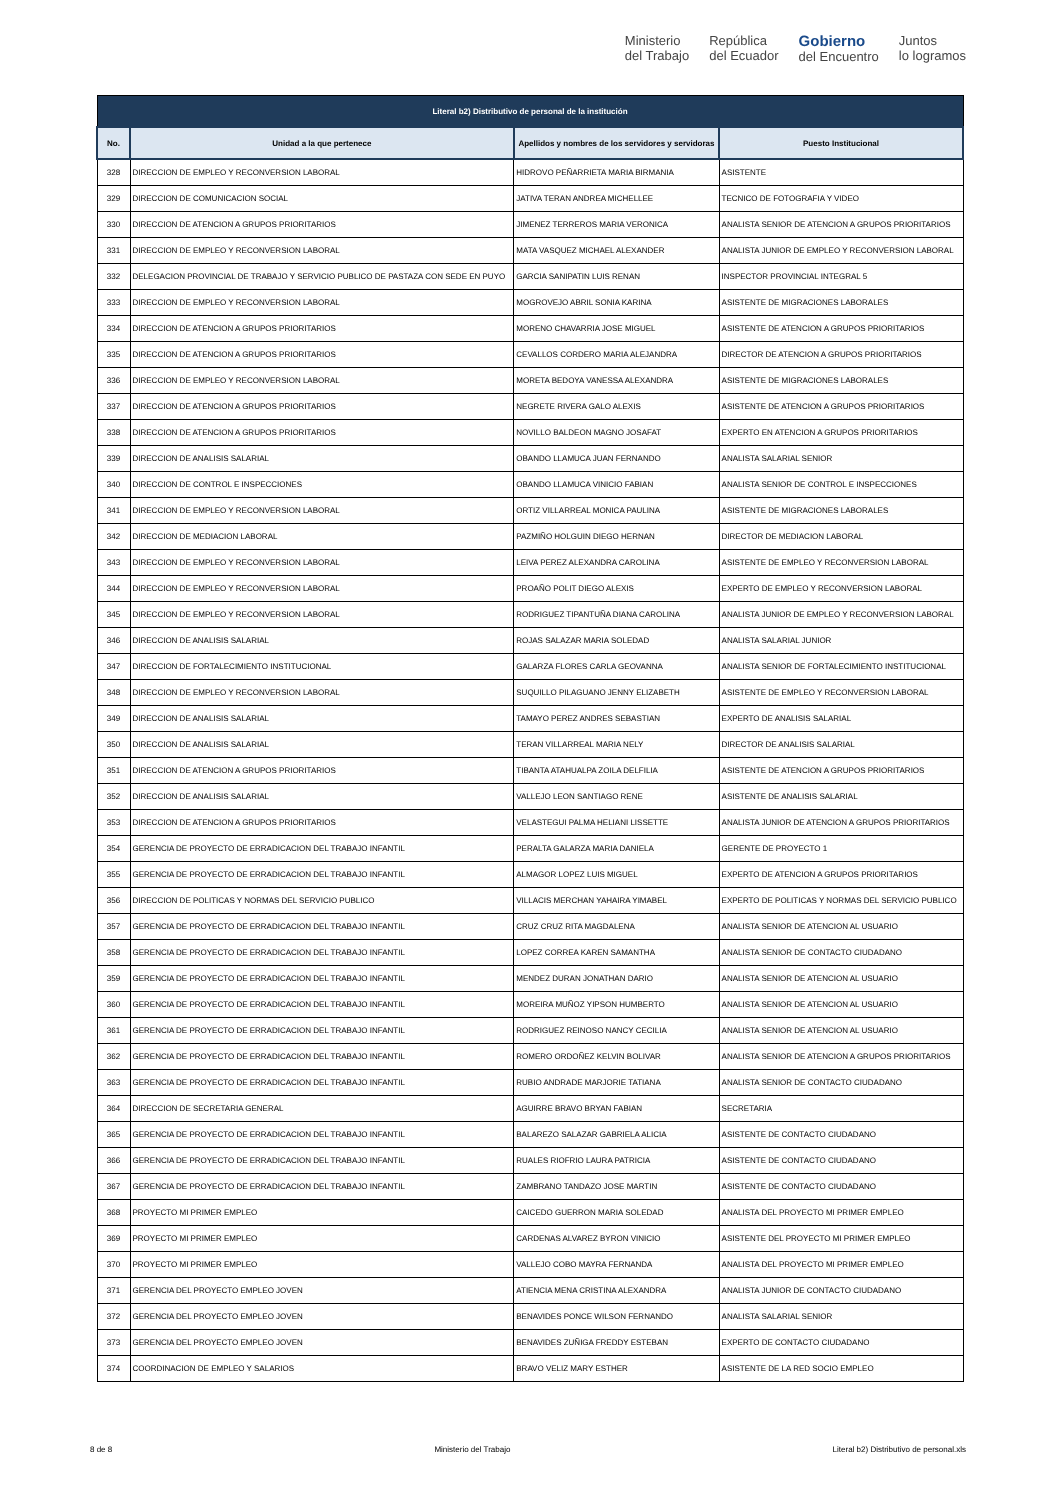Ministerio
del Trabajo República
del Ecuador Gobierno
del Encuentro Juntos
lo logramos
| Literal b2) Distributivo de personal de la institución | | | |
| --- | --- | --- | --- |
| No. | Unidad a la que pertenece | Apellidos y nombres de los servidores y servidoras | Puesto Institucional |
| 328 | DIRECCION DE EMPLEO Y RECONVERSION LABORAL | HIDROVO PEÑARRIETA MARIA BIRMANIA | ASISTENTE |
| 329 | DIRECCION DE COMUNICACION SOCIAL | JATIVA TERAN ANDREA MICHELLEE | TECNICO DE FOTOGRAFIA Y VIDEO |
| 330 | DIRECCION DE ATENCION A GRUPOS PRIORITARIOS | JIMENEZ TERREROS MARIA VERONICA | ANALISTA SENIOR DE ATENCION A GRUPOS PRIORITARIOS |
| 331 | DIRECCION DE EMPLEO Y RECONVERSION LABORAL | MATA VASQUEZ MICHAEL ALEXANDER | ANALISTA JUNIOR DE EMPLEO Y RECONVERSION LABORAL |
| 332 | DELEGACION PROVINCIAL DE TRABAJO Y SERVICIO PUBLICO DE PASTAZA CON SEDE EN PUYO | GARCIA SANIPATIN LUIS RENAN | INSPECTOR PROVINCIAL INTEGRAL 5 |
| 333 | DIRECCION DE EMPLEO Y RECONVERSION LABORAL | MOGROVEJO ABRIL SONIA KARINA | ASISTENTE DE MIGRACIONES LABORALES |
| 334 | DIRECCION DE ATENCION A GRUPOS PRIORITARIOS | MORENO CHAVARRIA JOSE MIGUEL | ASISTENTE DE ATENCION A GRUPOS PRIORITARIOS |
| 335 | DIRECCION DE ATENCION A GRUPOS PRIORITARIOS | CEVALLOS CORDERO MARIA ALEJANDRA | DIRECTOR DE ATENCION A GRUPOS PRIORITARIOS |
| 336 | DIRECCION DE EMPLEO Y RECONVERSION LABORAL | MORETA BEDOYA VANESSA ALEXANDRA | ASISTENTE DE MIGRACIONES LABORALES |
| 337 | DIRECCION DE ATENCION A GRUPOS PRIORITARIOS | NEGRETE RIVERA GALO ALEXIS | ASISTENTE DE ATENCION A GRUPOS PRIORITARIOS |
| 338 | DIRECCION DE ATENCION A GRUPOS PRIORITARIOS | NOVILLO BALDEON MAGNO JOSAFAT | EXPERTO EN ATENCION A GRUPOS PRIORITARIOS |
| 339 | DIRECCION DE ANALISIS SALARIAL | OBANDO LLAMUCA JUAN FERNANDO | ANALISTA SALARIAL SENIOR |
| 340 | DIRECCION DE CONTROL E INSPECCIONES | OBANDO LLAMUCA VINICIO FABIAN | ANALISTA SENIOR DE CONTROL E INSPECCIONES |
| 341 | DIRECCION DE EMPLEO Y RECONVERSION LABORAL | ORTIZ VILLARREAL MONICA PAULINA | ASISTENTE DE MIGRACIONES LABORALES |
| 342 | DIRECCION DE MEDIACION LABORAL | PAZMIÑO HOLGUIN DIEGO HERNAN | DIRECTOR DE MEDIACION LABORAL |
| 343 | DIRECCION DE EMPLEO Y RECONVERSION LABORAL | LEIVA PEREZ ALEXANDRA CAROLINA | ASISTENTE DE EMPLEO Y RECONVERSION LABORAL |
| 344 | DIRECCION DE EMPLEO Y RECONVERSION LABORAL | PROAÑO POLIT DIEGO ALEXIS | EXPERTO DE EMPLEO Y RECONVERSION LABORAL |
| 345 | DIRECCION DE EMPLEO Y RECONVERSION LABORAL | RODRIGUEZ TIPANTUÑA DIANA CAROLINA | ANALISTA JUNIOR DE EMPLEO Y RECONVERSION LABORAL |
| 346 | DIRECCION DE ANALISIS SALARIAL | ROJAS SALAZAR MARIA SOLEDAD | ANALISTA SALARIAL JUNIOR |
| 347 | DIRECCION DE FORTALECIMIENTO INSTITUCIONAL | GALARZA FLORES CARLA GEOVANNA | ANALISTA SENIOR DE FORTALECIMIENTO INSTITUCIONAL |
| 348 | DIRECCION DE EMPLEO Y RECONVERSION LABORAL | SUQUILLO PILAGUANO JENNY ELIZABETH | ASISTENTE DE EMPLEO Y RECONVERSION LABORAL |
| 349 | DIRECCION DE ANALISIS SALARIAL | TAMAYO PEREZ ANDRES SEBASTIAN | EXPERTO DE ANALISIS SALARIAL |
| 350 | DIRECCION DE ANALISIS SALARIAL | TERAN VILLARREAL MARIA NELY | DIRECTOR DE ANALISIS SALARIAL |
| 351 | DIRECCION DE ATENCION A GRUPOS PRIORITARIOS | TIBANTA ATAHUALPA ZOILA DELFILIA | ASISTENTE DE ATENCION A GRUPOS PRIORITARIOS |
| 352 | DIRECCION DE ANALISIS SALARIAL | VALLEJO LEON SANTIAGO RENE | ASISTENTE DE ANALISIS SALARIAL |
| 353 | DIRECCION DE ATENCION A GRUPOS PRIORITARIOS | VELASTEGUI PALMA HELIANI LISSETTE | ANALISTA JUNIOR DE ATENCION A GRUPOS PRIORITARIOS |
| 354 | GERENCIA DE PROYECTO DE ERRADICACION DEL TRABAJO INFANTIL | PERALTA GALARZA MARIA DANIELA | GERENTE DE PROYECTO 1 |
| 355 | GERENCIA DE PROYECTO DE ERRADICACION DEL TRABAJO INFANTIL | ALMAGOR LOPEZ LUIS MIGUEL | EXPERTO DE ATENCION A GRUPOS PRIORITARIOS |
| 356 | DIRECCION DE POLITICAS Y NORMAS DEL SERVICIO PUBLICO | VILLACIS MERCHAN YAHAIRA YIMABEL | EXPERTO DE POLITICAS Y NORMAS DEL SERVICIO PUBLICO |
| 357 | GERENCIA DE PROYECTO DE ERRADICACION DEL TRABAJO INFANTIL | CRUZ CRUZ RITA MAGDALENA | ANALISTA SENIOR DE ATENCION AL USUARIO |
| 358 | GERENCIA DE PROYECTO DE ERRADICACION DEL TRABAJO INFANTIL | LOPEZ CORREA KAREN SAMANTHA | ANALISTA SENIOR DE CONTACTO CIUDADANO |
| 359 | GERENCIA DE PROYECTO DE ERRADICACION DEL TRABAJO INFANTIL | MENDEZ DURAN JONATHAN DARIO | ANALISTA SENIOR DE ATENCION AL USUARIO |
| 360 | GERENCIA DE PROYECTO DE ERRADICACION DEL TRABAJO INFANTIL | MOREIRA MUÑOZ YIPSON HUMBERTO | ANALISTA SENIOR DE ATENCION AL USUARIO |
| 361 | GERENCIA DE PROYECTO DE ERRADICACION DEL TRABAJO INFANTIL | RODRIGUEZ REINOSO NANCY CECILIA | ANALISTA SENIOR DE ATENCION AL USUARIO |
| 362 | GERENCIA DE PROYECTO DE ERRADICACION DEL TRABAJO INFANTIL | ROMERO ORDOÑEZ KELVIN BOLIVAR | ANALISTA SENIOR DE ATENCION A GRUPOS PRIORITARIOS |
| 363 | GERENCIA DE PROYECTO DE ERRADICACION DEL TRABAJO INFANTIL | RUBIO ANDRADE MARJORIE TATIANA | ANALISTA SENIOR DE CONTACTO CIUDADANO |
| 364 | DIRECCION DE SECRETARIA GENERAL | AGUIRRE BRAVO BRYAN FABIAN | SECRETARIA |
| 365 | GERENCIA DE PROYECTO DE ERRADICACION DEL TRABAJO INFANTIL | BALAREZO SALAZAR GABRIELA ALICIA | ASISTENTE DE CONTACTO CIUDADANO |
| 366 | GERENCIA DE PROYECTO DE ERRADICACION DEL TRABAJO INFANTIL | RUALES RIOFRIO LAURA PATRICIA | ASISTENTE DE CONTACTO CIUDADANO |
| 367 | GERENCIA DE PROYECTO DE ERRADICACION DEL TRABAJO INFANTIL | ZAMBRANO TANDAZO JOSE MARTIN | ASISTENTE DE CONTACTO CIUDADANO |
| 368 | PROYECTO MI PRIMER EMPLEO | CAICEDO GUERRON MARIA SOLEDAD | ANALISTA DEL PROYECTO MI PRIMER EMPLEO |
| 369 | PROYECTO MI PRIMER EMPLEO | CARDENAS ALVAREZ BYRON VINICIO | ASISTENTE DEL PROYECTO MI PRIMER EMPLEO |
| 370 | PROYECTO MI PRIMER EMPLEO | VALLEJO COBO MAYRA FERNANDA | ANALISTA DEL PROYECTO MI PRIMER EMPLEO |
| 371 | GERENCIA DEL PROYECTO EMPLEO JOVEN | ATIENCIA MENA CRISTINA ALEXANDRA | ANALISTA JUNIOR DE CONTACTO CIUDADANO |
| 372 | GERENCIA DEL PROYECTO EMPLEO JOVEN | BENAVIDES PONCE WILSON FERNANDO | ANALISTA SALARIAL SENIOR |
| 373 | GERENCIA DEL PROYECTO EMPLEO JOVEN | BENAVIDES ZUÑIGA FREDDY ESTEBAN | EXPERTO DE CONTACTO CIUDADANO |
| 374 | COORDINACION DE EMPLEO Y SALARIOS | BRAVO VELIZ MARY ESTHER | ASISTENTE DE LA RED SOCIO EMPLEO |
8 de 8 Ministerio del Trabajo Literal b2) Distributivo de personal.xls